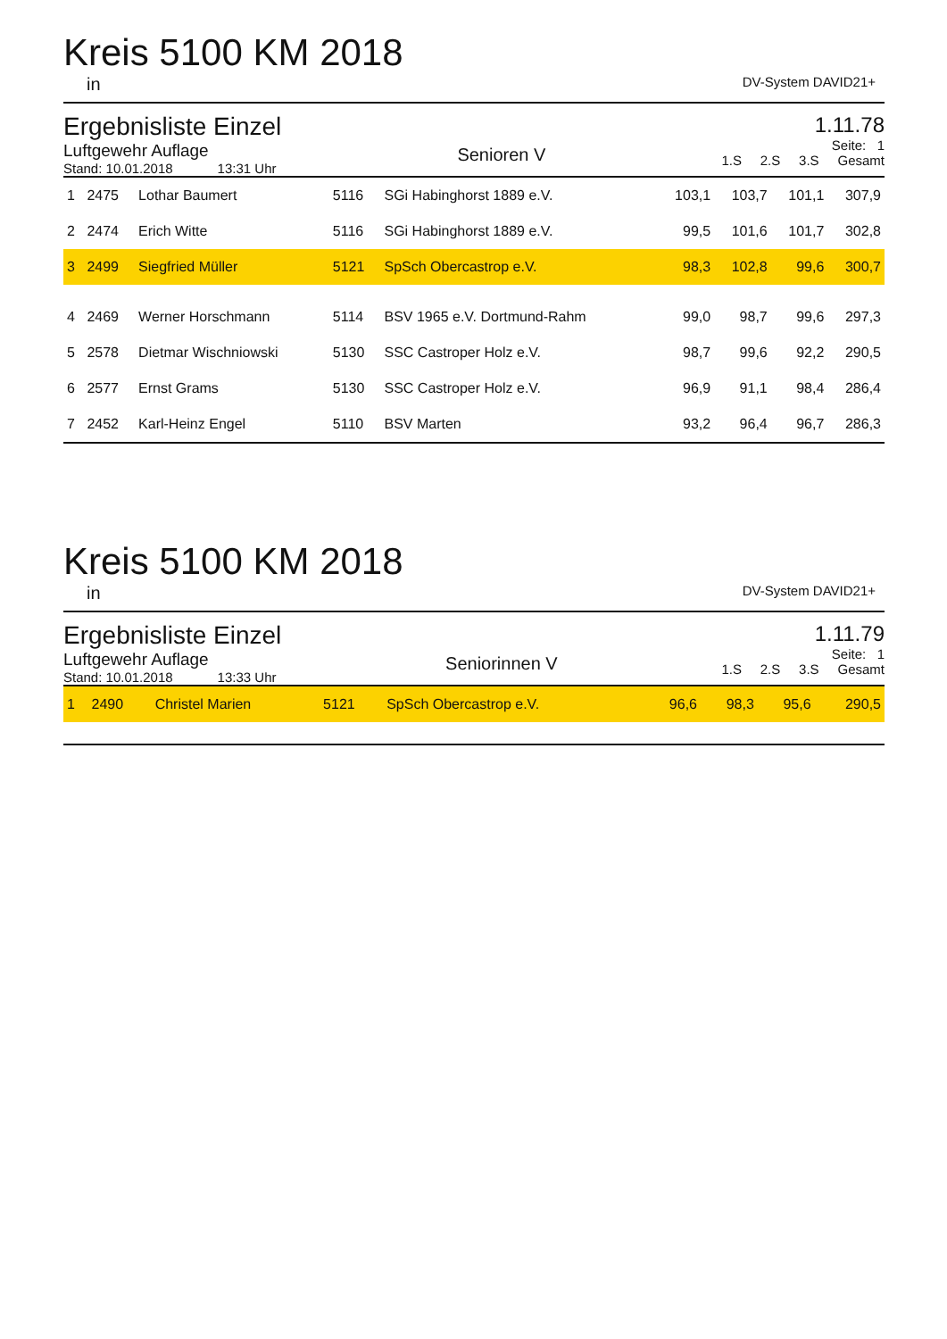Kreis 5100 KM 2018
in DV-System DAVID21+
Ergebnisliste Einzel
Luftgewehr Auflage
Stand: 10.01.2018 13:31 Uhr
Senioren V
1.11.78
Seite: 1
1.S 2.S 3.S Gesamt
| 1 | 2475 | Lothar Baumert | 5116 | SGi Habinghorst 1889 e.V. | 103,1 | 103,7 | 101,1 | 307,9 |
| 2 | 2474 | Erich Witte | 5116 | SGi Habinghorst 1889 e.V. | 99,5 | 101,6 | 101,7 | 302,8 |
| 3 | 2499 | Siegfried Müller | 5121 | SpSch Obercastrop e.V. | 98,3 | 102,8 | 99,6 | 300,7 |
| 4 | 2469 | Werner Horschmann | 5114 | BSV 1965 e.V. Dortmund-Rahm | 99,0 | 98,7 | 99,6 | 297,3 |
| 5 | 2578 | Dietmar Wischniowski | 5130 | SSC Castroper Holz e.V. | 98,7 | 99,6 | 92,2 | 290,5 |
| 6 | 2577 | Ernst Grams | 5130 | SSC Castroper Holz e.V. | 96,9 | 91,1 | 98,4 | 286,4 |
| 7 | 2452 | Karl-Heinz Engel | 5110 | BSV Marten | 93,2 | 96,4 | 96,7 | 286,3 |
Kreis 5100 KM 2018
in DV-System DAVID21+
Ergebnisliste Einzel
Luftgewehr Auflage
Stand: 10.01.2018 13:33 Uhr
Seniorinnen V
1.11.79
Seite: 1
1.S 2.S 3.S Gesamt
| 1 | 2490 | Christel Marien | 5121 | SpSch Obercastrop e.V. | 96,6 | 98,3 | 95,6 | 290,5 |